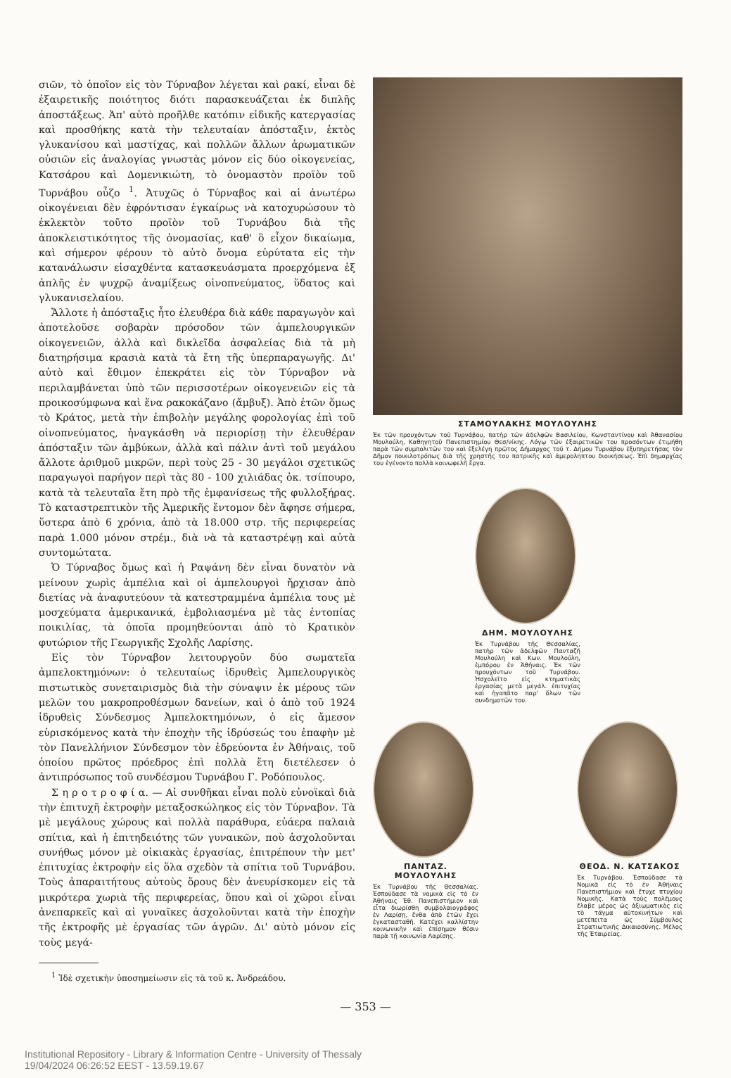σιῶν, τὸ ὁποῖον εἰς τὸν Τύρναβον λέγεται καὶ ρακί, εἶναι δὲ ἐξαιρετικῆς ποιότητος διότι παρασκευάζεται ἐκ διπλῆς ἀποστάξεως. Ἀπ' αὐτὸ προῆλθε κατόπιν εἰδικῆς κατεργασίας καὶ προσθήκης κατὰ τὴν τελευταίαν ἀπόσταξιν, ἐκτὸς γλυκανίσου καὶ μαστίχας, καὶ πολλῶν ἄλλων ἀρωματικῶν οὐσιῶν εἰς ἀναλογίας γνωστὰς μόνον εἰς δύο οἰκογενείας, Κατσάρου καὶ Δομενικιώτη, τὸ ὀνομαστὸν προϊὸν τοῦ Τυρνάβου οὖζο <sup>1</sup>. Ἀτυχῶς ὁ Τύρναβος καὶ αἱ ἀνωτέρω οἰκογένειαι δὲν ἐφρόντισαν ἐγκαίρως νὰ κατοχυρώσουν τὸ ἐκλεκτὸν τοῦτο προϊὸν τοῦ Τυρνάβου διὰ τῆς ἀποκλειστικότητος τῆς ὀνομασίας, καθ' ὃ εἶχον δικαίωμα, καὶ σήμερον φέρουν τὸ αὐτὸ ὄνομα εὐρύτατα εἰς τὴν κατανάλωσιν εἰσαχθέντα κατασκευάσματα προερχόμενα ἐξ ἁπλῆς ἐν ψυχρῷ ἀναμίξεως οἰνοπνεύματος, ὕδατος καὶ γλυκανισελαίου.
Ἄλλοτε ἡ ἀπόσταξις ἦτο ἐλευθέρα διὰ κάθε παραγωγὸν καὶ ἀποτελοῦσε σοβαρὰν πρόσοδον τῶν ἀμπελουργικῶν οἰκογενειῶν, ἀλλὰ καὶ δικλεῖδα ἀσφαλείας διὰ τὰ μὴ διατηρήσιμα κρασιὰ κατὰ τὰ ἔτη τῆς ὑπερπαραγωγῆς. Δι' αὐτὸ καὶ ἔθιμον ἐπεκράτει εἰς τὸν Τύρναβον νὰ περιλαμβάνεται ὑπὸ τῶν περισσοτέρων οἰκογενειῶν εἰς τὰ προικοσύμφωνα καὶ ἕνα ρακοκάζανο (ἄμβυξ). Ἀπὸ ἐτῶν ὅμως τὸ Κράτος, μετὰ τὴν ἐπιβολὴν μεγάλης φορολογίας ἐπὶ τοῦ οἰνοπνεύματος, ἠναγκάσθη νὰ περιορίσῃ τὴν ἐλευθέραν ἀπόσταξιν τῶν ἀμβύκων, ἀλλὰ καὶ πάλιν ἀντὶ τοῦ μεγάλου ἄλλοτε ἀριθμοῦ μικρῶν, περὶ τοὺς 25 - 30 μεγάλοι σχετικῶς παραγωγοὶ παρήγον περὶ τὰς 80 - 100 χιλιάδας ὀκ. τσίπουρο, κατὰ τὰ τελευταῖα ἔτη πρὸ τῆς ἐμφανίσεως τῆς φυλλοξήρας. Τὸ καταστρεπτικὸν τῆς Ἀμερικῆς ἔντομον δὲν ἄφησε σήμερα, ὕστερα ἀπὸ 6 χρόνια, ἀπὸ τὰ 18.000 στρ. τῆς περιφερείας παρὰ 1.000 μόνον στρέμ., διὰ νὰ τὰ καταστρέψῃ καὶ αὐτὰ συντομώτατα.
Ὁ Τύρναβος ὅμως καὶ ἡ Ραψάνη δὲν εἶναι δυνατὸν νὰ μείνουν χωρὶς ἀμπέλια καὶ οἱ ἀμπελουργοὶ ἤρχισαν ἀπὸ διετίας νὰ ἀναφυτεύουν τὰ κατεστραμμένα ἀμπέλια τους μὲ μοσχεύματα ἀμερικανικά, ἐμβολιασμένα μὲ τὰς ἐντοπίας ποικιλίας, τὰ ὁποῖα προμηθεύονται ἀπὸ τὸ Κρατικὸν φυτώριον τῆς Γεωργικῆς Σχολῆς Λαρίσης.
Εἰς τὸν Τύρναβον λειτουργοῦν δύο σωματεῖα ἀμπελοκτημόνων: ὁ τελευταίως ἱδρυθεὶς Ἀμπελουργικὸς πιστωτικὸς συνεταιρισμὸς διὰ τὴν σύναψιν ἐκ μέρους τῶν μελῶν του μακροπροθέσμων δανείων, καὶ ὁ ἀπὸ τοῦ 1924 ἱδρυθεὶς Σύνδεσμος Ἀμπελοκτημόνων, ὁ εἰς ἄμεσον εὑρισκόμενος κατὰ τὴν ἐποχὴν τῆς ἱδρύσεώς του ἐπαφὴν μὲ τὸν Πανελλήνιον Σύνδεσμον τὸν ἑδρεύοντα ἐν Ἀθήναις, τοῦ ὁποίου πρῶτος πρόεδρος ἐπὶ πολλὰ ἔτη διετέλεσεν ὁ ἀντιπρόσωπος τοῦ συνδέσμου Τυρνάβου Γ. Ροδόπουλος.
Σ η ρ ο τ ρ ο φ ί α. — Αἱ συνθῆκαι εἶναι πολὺ εὐνοϊκαὶ διὰ τὴν ἐπιτυχῆ ἐκτροφὴν μεταξοσκώληκος εἰς τὸν Τύρναβον. Τὰ μὲ μεγάλους χώρους καὶ πολλὰ παράθυρα, εὐάερα παλαιὰ σπίτια, καὶ ἡ ἐπιτηδειότης τῶν γυναικῶν, ποὺ ἀσχολοῦνται συνήθως μόνον μὲ οἰκιακὰς ἐργασίας, ἐπιτρέπουν τὴν μετ' ἐπιτυχίας ἐκτροφὴν εἰς ὅλα σχεδὸν τὰ σπίτια τοῦ Τυρνάβου. Τοὺς ἀπαραιτήτους αὐτοὺς ὅρους δὲν ἀνευρίσκομεν εἰς τὰ μικρότερα χωριὰ τῆς περιφερείας, ὅπου καὶ οἱ χῶροι εἶναι ἀνεπαρκεῖς καὶ αἱ γυναῖκες ἀσχολοῦνται κατὰ τὴν ἐποχὴν τῆς ἐκτροφῆς μὲ ἐργασίας τῶν ἀγρῶν. Δι' αὐτὸ μόνον εἰς τοὺς μεγά-
<sup>1</sup> Ἰδὲ σχετικὴν ὑποσημείωσιν εἰς τὰ τοῦ κ. Ἀνδρεάδου.
ΣΤΑΜΟΥΛΑΚΗΣ ΜΟΥΛΟΥΛΗΣ
Ἐκ τῶν προυχόντων τοῦ Τυρνάβου, πατὴρ τῶν ἀδελφῶν Βασιλείου, Κωνσταντίνου καὶ Ἀθανασίου Μουλούλη, Καθηγητοῦ Πανεπιστημίου Θεσ/νίκης. Λόγῳ τῶν ἐξαιρετικῶν του προσόντων ἐτιμήθη παρὰ τῶν συμπολιτῶν του καὶ ἐξελέγη πρῶτος Δήμαρχος τοῦ τ. Δήμου Τυρνάβου ἐξυπηρετήσας τὸν Δῆμον ποικιλοτρόπως διὰ τῆς χρηστῆς του πατρικῆς καὶ ἀμεροληπτου διοικήσεως. Ἐπὶ δημαρχίας του ἐγένοντο πολλὰ κοινωφελῆ ἔργα.
ΔΗΜ. ΜΟΥΛΟΥΛΗΣ
Ἐκ Τυρνάβου τῆς Θεσσαλίας, πατὴρ τῶν ἀδελφῶν Πανταζῆ Μουλούλη καὶ Κων. Μουλούλη, ἐμπόρου ἐν Ἀθήναις. Ἐκ τῶν προυχόντων τοῦ Τυρνάβου. Ἠσχολεῖτο εἰς κτηματικὰς ἐργασίας μετὰ μεγάλ. ἐπιτυχίας καὶ ἠγαπᾶτο παρ' ὅλων τῶν συνδημοτῶν του.
ΠΑΝΤΑΖ. ΜΟΥΛΟΥΛΗΣ
Ἐκ Τυρνάβου τῆς Θεσσαλίας. Ἐσπούδασε τὰ νομικὰ εἰς τὸ ἐν Ἀθήναις Ἐθ. Πανεπιστήμιον καὶ εἶτα διωρίσθη συμβολαιογράφος ἐν Λαρίσῃ, ἔνθα ἀπὸ ἐτῶν ἔχει ἐγκατασταθῆ. Κατέχει καλλίστην κοινωνικὴν καὶ ἐπίσημον θέσιν παρὰ τῇ κοινωνίᾳ Λαρίσης.
ΘΕΟΔ. Ν. ΚΑΤΣΑΚΟΣ
Ἐκ Τυρνάβου. Ἐσπούδασε τὰ Νομικὰ εἰς τὸ ἐν Ἀθήναις Πανεπιστήμιον καὶ ἔτυχε πτυχίου Νομικῆς. Κατὰ τοὺς πολέμους ἔλαβε μέρος ὡς ἀξιωματικὸς εἰς τὸ τάγμα αὐτοκινήτων καὶ μετέπειτα ὡς Σύμβουλος Στρατιωτικῆς Δικαιοσύνης. Μέλος τῆς Ἑταιρείας.
— 353 —
Institutional Repository - Library & Information Centre - University of Thessaly
19/04/2024 06:26:52 EEST - 13.59.19.67